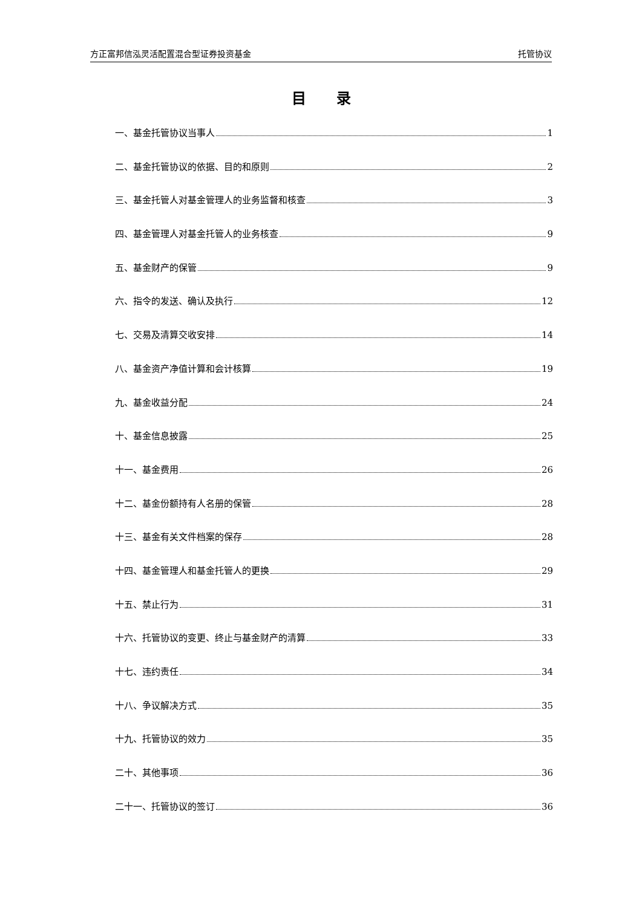方正富邦信泓灵活配置混合型证券投资基金 托管协议
目录
一、基金托管协议当事人 1
二、基金托管协议的依据、目的和原则 2
三、基金托管人对基金管理人的业务监督和核查 3
四、基金管理人对基金托管人的业务核查 9
五、基金财产的保管 9
六、指令的发送、确认及执行 12
七、交易及清算交收安排 14
八、基金资产净值计算和会计核算 19
九、基金收益分配 24
十、基金信息披露 25
十一、基金费用 26
十二、基金份额持有人名册的保管 28
十三、基金有关文件档案的保存 28
十四、基金管理人和基金托管人的更换 29
十五、禁止行为 31
十六、托管协议的变更、终止与基金财产的清算 33
十七、违约责任 34
十八、争议解决方式 35
十九、托管协议的效力 35
二十、其他事项 36
二十一、托管协议的签订 36